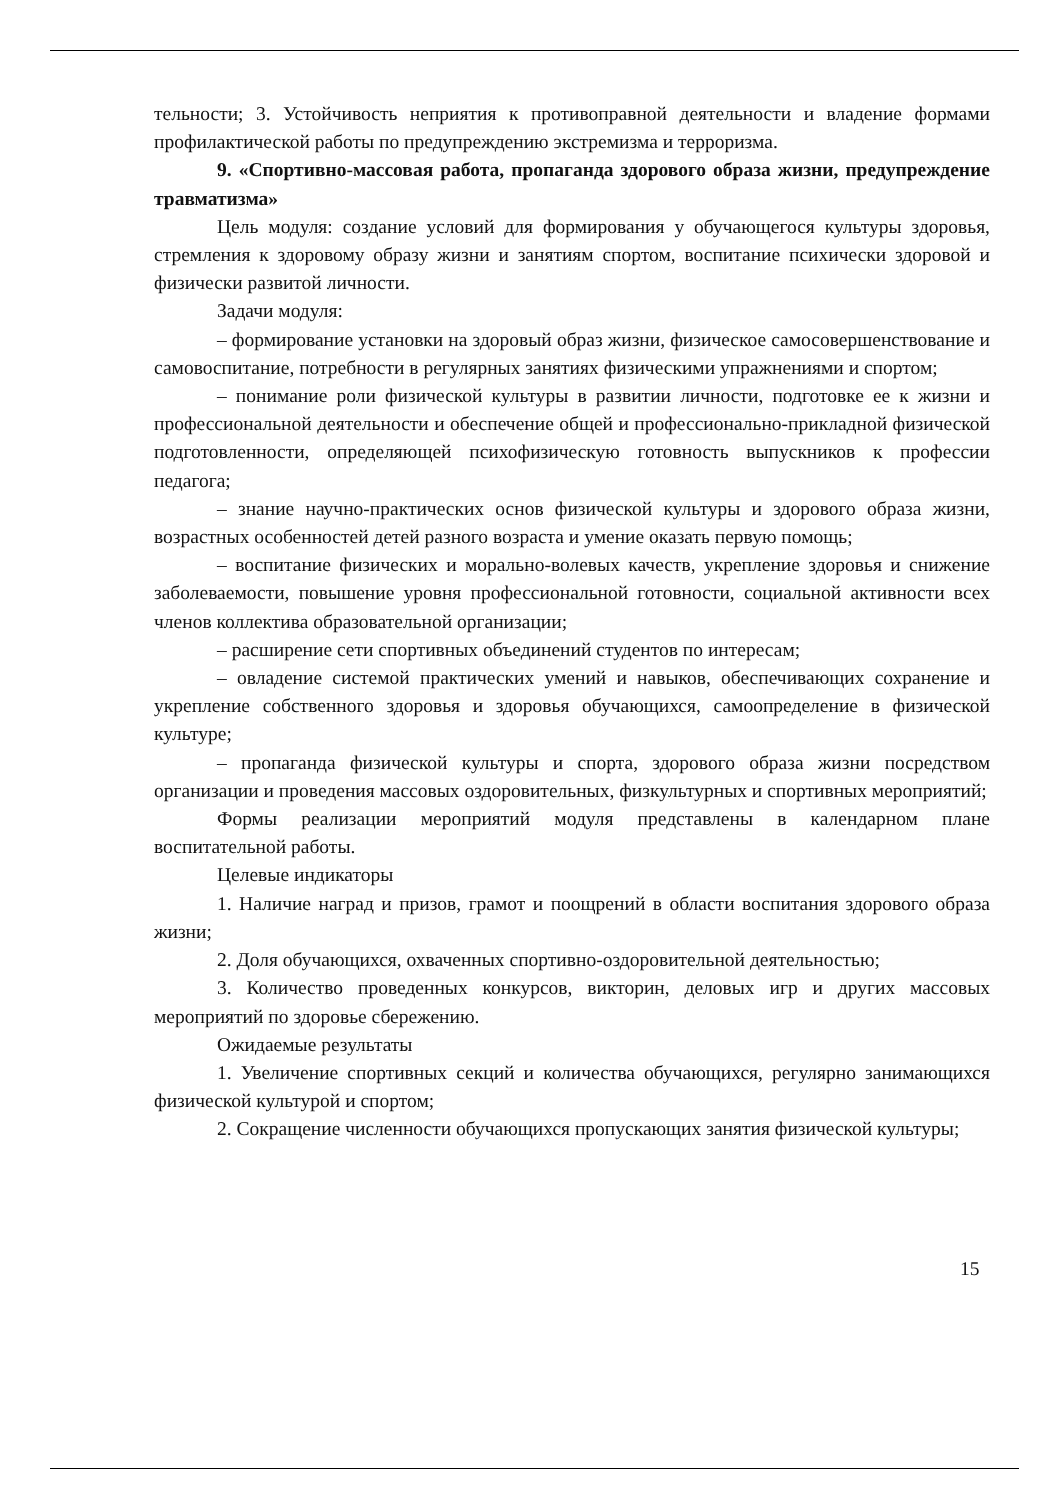тельности; 3. Устойчивость неприятия к противоправной деятельности и владение формами профилактической работы по предупреждению экстремизма и терроризма.
9. «Спортивно-массовая работа, пропаганда здорового образа жизни, предупреждение травматизма»
Цель модуля: создание условий для формирования у обучающегося культуры здоровья, стремления к здоровому образу жизни и занятиям спортом, воспитание психически здоровой и физически развитой личности.
Задачи модуля:
– формирование установки на здоровый образ жизни, физическое самосовершенствование и самовоспитание, потребности в регулярных занятиях физическими упражнениями и спортом;
– понимание роли физической культуры в развитии личности, подготовке ее к жизни и профессиональной деятельности и обеспечение общей и профессионально-прикладной физической подготовленности, определяющей психофизическую готовность выпускников к профессии педагога;
– знание научно-практических основ физической культуры и здорового образа жизни, возрастных особенностей детей разного возраста и умение оказать первую помощь;
– воспитание физических и морально-волевых качеств, укрепление здоровья и снижение заболеваемости, повышение уровня профессиональной готовности, социальной активности всех членов коллектива образовательной организации;
– расширение сети спортивных объединений студентов по интересам;
– овладение системой практических умений и навыков, обеспечивающих сохранение и укрепление собственного здоровья и здоровья обучающихся, самоопределение в физической культуре;
– пропаганда физической культуры и спорта, здорового образа жизни посредством организации и проведения массовых оздоровительных, физкультурных и спортивных мероприятий;
Формы реализации мероприятий модуля представлены в календарном плане воспитательной работы.
Целевые индикаторы
1. Наличие наград и призов, грамот и поощрений в области воспитания здорового образа жизни;
2. Доля обучающихся, охваченных спортивно-оздоровительной деятельностью;
3. Количество проведенных конкурсов, викторин, деловых игр и других массовых мероприятий по здоровье сбережению.
Ожидаемые результаты
1. Увеличение спортивных секций и количества обучающихся, регулярно занимающихся физической культурой и спортом;
2. Сокращение численности обучающихся пропускающих занятия физической культуры;
15